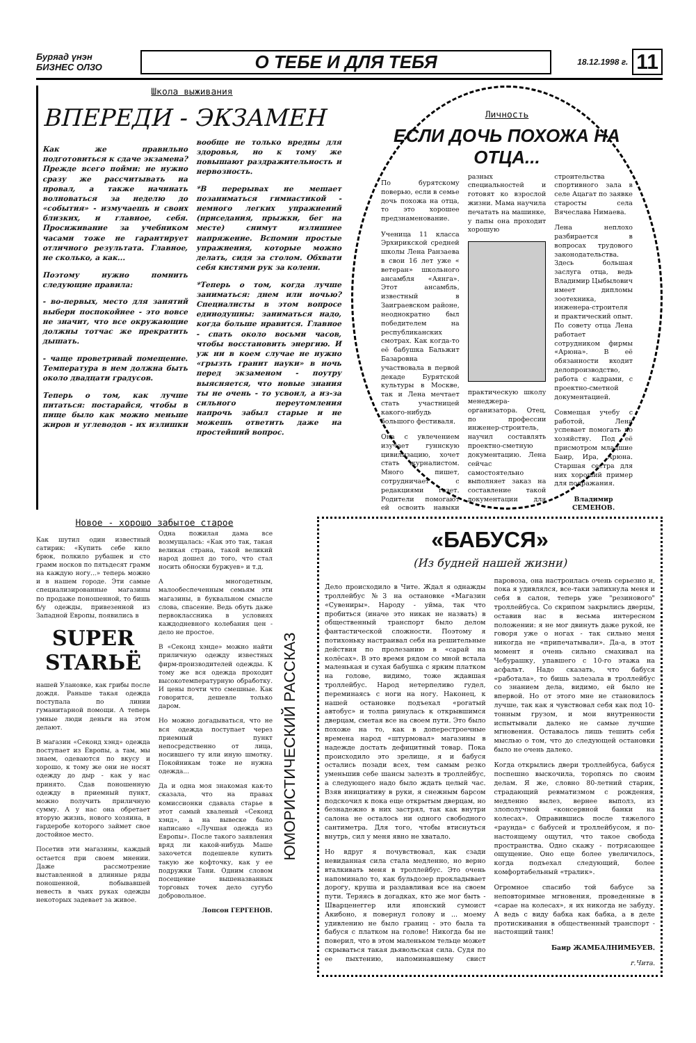Буряад үнэн
БИЗНЕС ОЛЗО
О ТЕБЕ И ДЛЯ ТЕБЯ
18.12.1998 г.
11
Школа выживания
ВПЕРЕДИ - ЭКЗАМЕН
Как же правильно подготовиться к сдаче экзамена? Прежде всего пойми: не нужно сразу же рассчитывать на провал, а также начинать волноваться за неделю до «события» - измучаешь и своих близких, и главное, себя. Просиживание за учебником часами тоже не гарантирует отличного результата. Главное, не сколько, а как...
Поэтому нужно помнить следующие правила:
- во-первых, место для занятий выбери поспокойнее - это вовсе не значит, что все окружающие должны тотчас же прекратить дышать.
- чаще проветривай помещение. Температура в нем должна быть около двадцати градусов.
Теперь о том, как лучше питаться: постарайся, чтобы в пище было как можно меньше жиров и углеводов - их излишки вообще не только вредны для здоровья, но к тому же повышают раздражительность и нервозность.
*В перерывах не мешает позаниматься гимнастикой - немного легких упражнений (приседания, прыжки, бег на месте) снимут излишнее напряжение. Вспомни простые упражнения, которые можно делать, сидя за столом. Обхвати себя кистями рук за колени.
*Теперь о том, когда лучше заниматься: днем или ночью? Специалисты в этом вопросе единодушны: заниматься надо, когда больше нравится. Главное - спать около восьми часов, чтобы восстановить энергию. И уж ни в коем случае не нужно «грызть гранит науки» в ночь перед экзаменом - поутру выясняется, что новые знания ты не очень - то усвоил, а из-за сильного переутомления напрочь забыл старые и не можешь ответить даже на простейший вопрос.
Личность
ЕСЛИ ДОЧЬ ПОХОЖА НА ОТЦА...
По бурятскому поверью, если в семье дочь похожа на отца, то это хорошее предзнаменование.
Ученица 11 класса Эрхирикской средней школы Лена Ранзаева в свои 16 лет уже « ветеран» школьного ансамбля «Аянга». Этот ансамбль, известный в Заиграевском районе, неоднократно был победителем на республиканских смотрах. Как когда-то её бабушка Бальжит Базаровна участвовала в первой декаде Бурятской культуры в Москве, так и Лена мечтает стать участницей какого-нибудь большого фестиваля.
Она с увлечением изучает гуннскую цивилизацию, хочет стать журналистом. Много пишет, сотрудничает с редакциями газет. Родители помогают ей освоить навыки разных специальностей и готовят ко взрослой жизни. Мама научила печатать на машинке, у папы она проходит хорошую
практическую школу менеджера-организатора. Отец, по профессии инженер-строитель, научил составлять проектно-сметную документацию. Лена сейчас самостоятельно выполняет заказ на составление такой документации для строительства спортивного зала в селе Ацагат по заявке старосты села Вячеслава Нимаева.
Лена неплохо разбирается в вопросах трудового законодательства. Здесь большая заслуга отца, ведь Владимир Цыбылович имеет дипломы зоотехника, инженера-строителя и практический опыт. По совету отца Лена работает сотрудником фирмы «Арюна». В её обязанности входит делопроизводство, работа с кадрами, с проектно-сметной документацией.
Совмещая учебу с работой, Лена успевает помогать по хозяйству. Под её присмотром младшие Баир, Ира, Арюна. Старшая сестра для них хороший пример для подражания.
Владимир СЕМЕНОВ.
Новое - хорошо забытое старое
Как шутил один известный сатирик: «Купить себе кило брюк, полкило рубашек и сто грамм носков по пятьдесят грамм на каждую ногу...» теперь можно и в нашем городе. Эти самые специализированные магазины по продаже поношенной, то бишь б/у одежды, привезенной из Западной Европы, появились в
SUPER STARЬЁ
нашей Улановке, как грибы после дождя. Раньше такая одежда поступала по линии гуманитарной помощи. А теперь умные люди деньги на этом делают.
В магазин «Секонд хэнд» одежда поступает из Европы, а там, мы знаем, одеваются по вкусу и хорошо, к тому же они не носят одежду до дыр - как у нас принято. Сдав поношенную одежду в приемный пункт, можно получить приличную сумму. А у нас она обретает вторую жизнь, нового хозяина, в гардеробе которого займет свое достойное место.
Посетив эти магазины, каждый остается при своем мнении. Даже рассмотрение выставленной в длинные ряды поношенной, побывавшей невесть в чьих руках одежды некоторых задевает за живое.
Одна пожилая дама все возмущалась: «Как это так, такая великая страна, такой великий народ дошел до того, что стал носить обноски буржуев» и т.д.
А многодетным, малообеспеченным семьям эти магазины, в буквальном смысле слова, спасение. Ведь обуть даже первоклассника в условиях каждодневного колебания цен - дело не простое.
В «Секонд хэнде» можно найти приличную одежду известных фирм-производителей одежды. К тому же вся одежда проходит высокотемпературную обработку. И цены почти что смешные. Как говорится, дешевле только даром.
Но можно догадываться, что не вся одежда поступает через приемный пункт непосредственно от лица, носившего ту или иную шмотку. Покойникам тоже не нужна одежда...
Да и одна моя знакомая как-то сказала, что на правах комиссионки сдавала старье в этот самый хваленый «Секонд хэнд», а на вывеске было написано «Лучшая одежда из Европы». После такого заявления вряд ли какой-нибудь Маше захочется подешевле купить такую же кофточку, как у ее подружки Тани. Одним словом посещение вышеназванных торговых точек дело сугубо добровольное.
Лопсон ГЕРГЕНОВ.
ЮМОРИСТИЧЕСКИЙ РАССКАЗ
«БАБУСЯ»
(Из будней нашей жизни)
Дело происходило в Чите. Ждал я однажды троллейбус №3 на остановке «Магазин «Сувениры». Народу - уйма, так что пробиться (иначе это никак не назвать) в общественный транспорт было делом фантастической сложности. Поэтому я потихоньку настраивал себя на решительные действия по пролезанию в «сарай на колёсах». В это время рядом со мной встала маленькая и сухая бабушка с ярким платком на голове, видимо, тоже ждавшая троллейбус. Народ нетерпеливо гудел, переминаясь с ноги на ногу. Наконец, к нашей остановке подъехал «рогатый автобус» и толпа ринулась к открывшимся дверцам, сметая все на своем пути. Это было похоже на то, как в доперестроечные времена народ «штурмовал» магазины в надежде достать дефицитный товар. Пока происходило это зрелище, я и бабуся остались позади всех, тем самым резко уменьшив себе шансы залезть в троллейбус, а следующего надо было ждать целый час. Взяв инициативу в руки, я снежным барсом подскочил к пока еще открытым дверцам, но безнадежно в них застрял, так как внутри салона не осталось ни одного свободного сантиметра. Для того, чтобы втиснуться внутрь, сил у меня явно не хватало.
Но вдруг я почувствовал, как сзади невиданная сила стала медленно, но верно вталкивать меня в троллейбус. Это очень напоминало то, как бульдозер прокладывает дорогу, круша и раздавливая все на своем пути. Теряясь в догадках, кто же мог быть - Шварценеггер или японский сумоист Акибоно, я повернул голову и ... моему удивлению не было границ - это была та бабуся с платком на голове! Никогда бы не поверил, что в этом маленьком тельце может скрываться такая дьявольская сила. Судя по ее пыхтению, напоминавшему свист паровоза, она настроилась очень серьезно и, пока я удивлялся, все-таки запихнула меня и себя в салон, теперь уже "резинового" троллейбуса. Со скрипом закрылись дверцы, оставив нас в весьма интересном положении: я не мог двинуть даже рукой, не говоря уже о ногах - так сильно меня никогда не «припечатывали». Да-а, в этот момент я очень сильно смахивал на Чебурашку, упавшего с 10-го этажа на асфальт. Надо сказать, что бабуся «работала», то бишь залезала в троллейбус со знанием дела, видимо, ей было не впервой. Но от этого мне не становилось лучше, так как я чувствовал себя как под 10-тонным грузом, и мои внутренности испытывали далеко не самые лучшие мгновения. Оставалось лишь тешить себя мыслью о том, что до следующей остановки было не очень далеко.
Когда открылись двери троллейбуса, бабуся поспешно выскочила, торопясь по своим делам. Я же, словно 80-летний старик, страдающий ревматизмом с рождения, медленно вылез, вернее выполз, из злополучной «консервной банки на колесах». Оправившись после тяжелого «раунда» с бабусей и троллейбусом, я по-настоящему ощутил, что такое свобода пространства. Одно скажу - потрясающее ощущение. Оно еще более увеличилось, когда подъехал следующий, более комфортабельный «тралик».
Огромное спасибо той бабусе за неповторимые мгновения, проведенные в «сарае на колесах», я их никогда не забуду. А ведь с виду бабка как бабка, а в деле протискивания в общественный транспорт - настоящий танк!
Баир ЖАМБАЛНИМБУЕВ.
г.Чита.